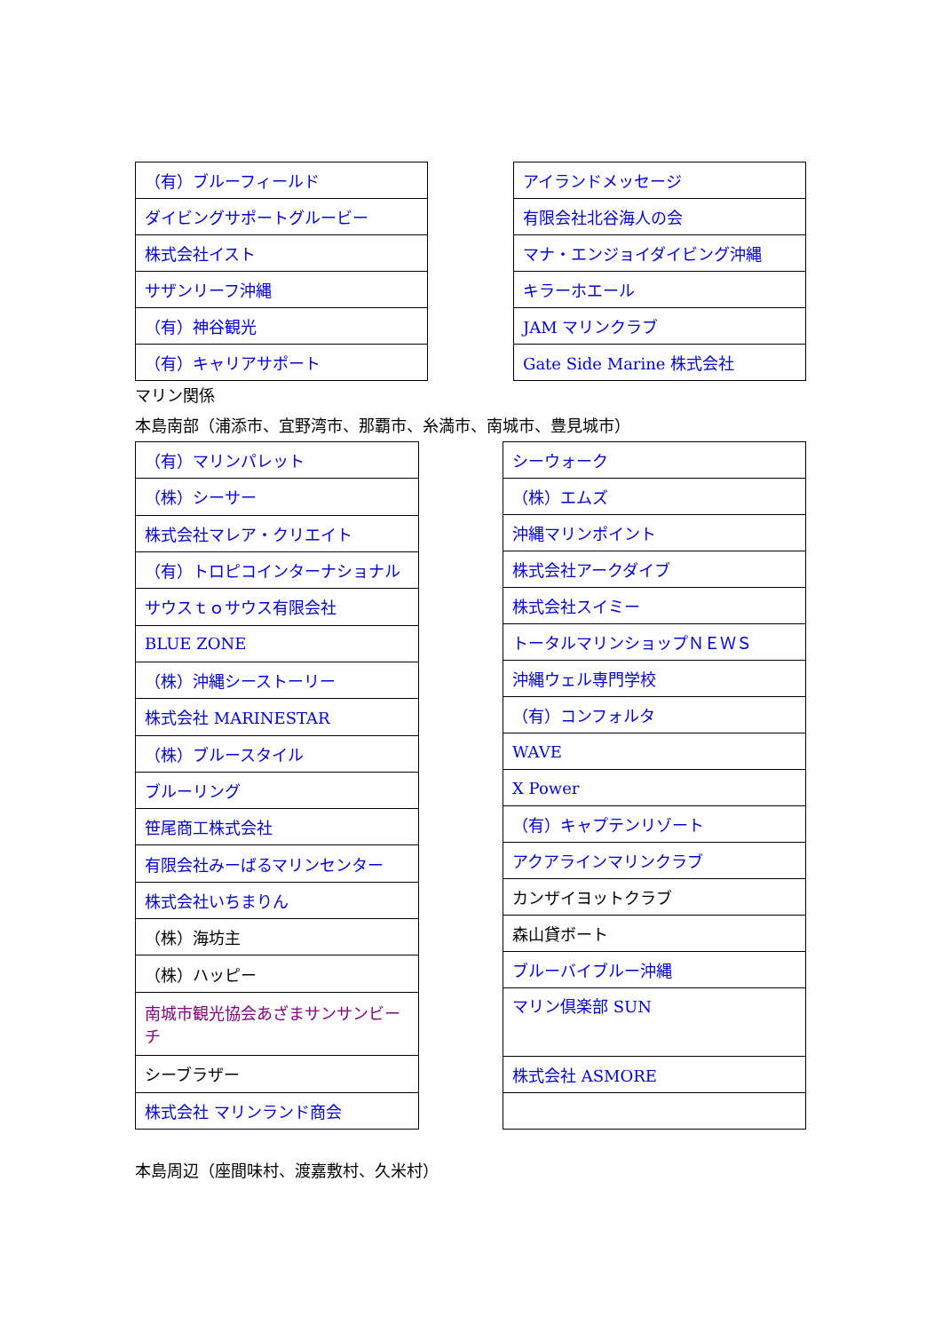| （有）ブルーフィールド |
| ダイビングサポートグルービー |
| 株式会社イスト |
| サザンリーフ沖縄 |
| （有）神谷観光 |
| （有）キャリアサポート |
| アイランドメッセージ |
| 有限会社北谷海人の会 |
| マナ・エンジョイダイビング沖縄 |
| キラーホエール |
| JAM マリンクラブ |
| Gate Side Marine 株式会社 |
マリン関係
本島南部（浦添市、宜野湾市、那覇市、糸満市、南城市、豊見城市）
| （有）マリンパレット |
| （株）シーサー |
| 株式会社マレア・クリエイト |
| （有）トロピコインターナショナル |
| サウスｔｏサウス有限会社 |
| BLUE ZONE |
| （株）沖縄シーストーリー |
| 株式会社 MARINESTAR |
| （株）ブルースタイル |
| ブルーリング |
| 笹尾商工株式会社 |
| 有限会社みーばるマリンセンター |
| 株式会社いちまりん |
| （株）海坊主 |
| （株）ハッピー |
| 南城市観光協会あざまサンサンビーチ |
| シーブラザー |
| 株式会社 マリンランド商会 |
| シーウォーク |
| （株）エムズ |
| 沖縄マリンポイント |
| 株式会社アークダイブ |
| 株式会社スイミー |
| トータルマリンショップＮＥＷＳ |
| 沖縄ウェル専門学校 |
| （有）コンフォルタ |
| WAVE |
| X Power |
| （有）キャプテンリゾート |
| アクアラインマリンクラブ |
| カンザイヨットクラブ |
| 森山貸ボート |
| ブルーバイブルー沖縄 |
| マリン倶楽部 SUN |
| 株式会社 ASMORE |
本島周辺（座間味村、渡嘉敷村、久米村）